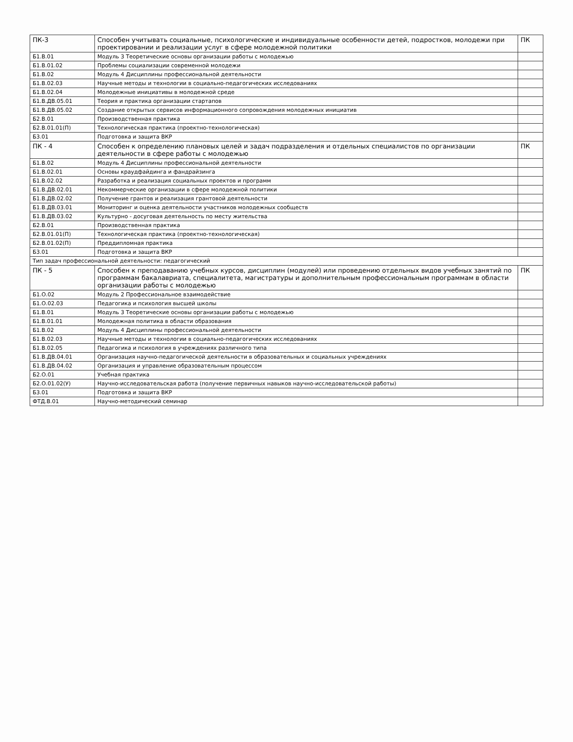| ПК-3 | Способен учитывать социальные, психологические и индивидуальные особенности детей, подростков, молодежи при проектировании и реализации услуг в сфере молодежной политики | ПК |
| Б1.В.01 | Модуль 3 Теоретические основы организации работы с молодежью | |
| Б1.В.01.02 | Проблемы социализации современной молодежи | |
| Б1.В.02 | Модуль 4 Дисциплины профессиональной деятельности | |
| Б1.В.02.03 | Научные методы и технологии в социально-педагогических исследованиях | |
| Б1.В.02.04 | Молодежные инициативы в молодежной среде | |
| Б1.В.ДВ.05.01 | Теория и практика организации стартапов | |
| Б1.В.ДВ.05.02 | Создание открытых сервисов информационного сопровождения молодежных инициатив | |
| Б2.В.01 | Производственная практика | |
| Б2.В.01.01(П) | Технологическая практика (проектно-технологическая) | |
| Б3.01 | Подготовка и защита ВКР | |
| ПК - 4 | Способен к определению плановых целей и задач подразделения и отдельных специалистов по организации деятельности в сфере работы с молодежью | ПК |
| Б1.В.02 | Модуль 4 Дисциплины профессиональной деятельности | |
| Б1.В.02.01 | Основы краудфайдинга и фандрайзинга | |
| Б1.В.02.02 | Разработка и реализация социальных проектов и программ | |
| Б1.В.ДВ.02.01 | Некоммерческие организации в сфере молодежной политики | |
| Б1.В.ДВ.02.02 | Получение грантов и реализация грантовой деятельности | |
| Б1.В.ДВ.03.01 | Мониторинг и оценка деятельности участников молодежных сообществ | |
| Б1.В.ДВ.03.02 | Культурно - досуговая деятельность по месту жительства | |
| Б2.В.01 | Производственная практика | |
| Б2.В.01.01(П) | Технологическая практика (проектно-технологическая) | |
| Б2.В.01.02(П) | Преддипломная практика | |
| Б3.01 | Подготовка и защита ВКР | |
| Тип задач профессиональной деятельности: педагогический | | |
| ПК - 5 | Способен к преподаванию учебных курсов, дисциплин (модулей) или проведению отдельных видов учебных занятий по программам бакалавриата, специалитета, магистратуры и дополнительным профессиональным программам в области организации работы с молодежью | ПК |
| Б1.О.02 | Модуль 2 Профессиональное взаимодействие | |
| Б1.О.02.03 | Педагогика и психология высшей школы | |
| Б1.В.01 | Модуль 3 Теоретические основы организации работы с молодежью | |
| Б1.В.01.01 | Молодежная политика в области образования | |
| Б1.В.02 | Модуль 4 Дисциплины профессиональной деятельности | |
| Б1.В.02.03 | Научные методы и технологии в социально-педагогических исследованиях | |
| Б1.В.02.05 | Педагогика и психология в учреждениях различного типа | |
| Б1.В.ДВ.04.01 | Организация научно-педагогической деятельности в образовательных и социальных учреждениях | |
| Б1.В.ДВ.04.02 | Организация и управление образовательным процессом | |
| Б2.О.01 | Учебная практика | |
| Б2.О.01.02(У) | Научно-исследовательская работа (получение первичных навыков научно-исследовательской работы) | |
| Б3.01 | Подготовка и защита ВКР | |
| ФТД.В.01 | Научно-методический семинар | |